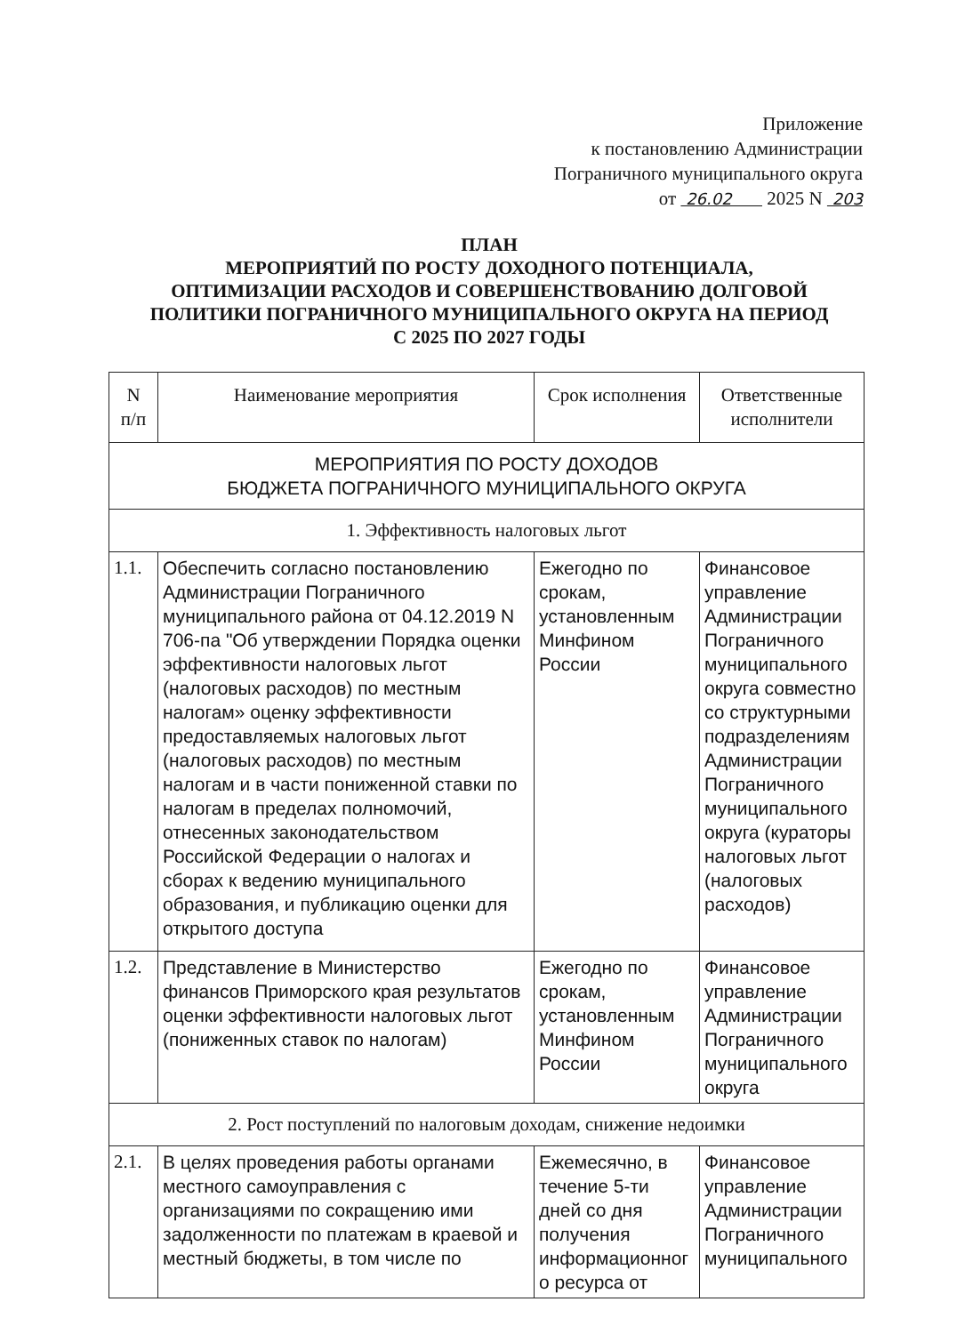Приложение
к постановлению Администрации
Пограничного муниципального округа
от 26.02 2025 N 203
ПЛАН
МЕРОПРИЯТИЙ ПО РОСТУ ДОХОДНОГО ПОТЕНЦИАЛА,
ОПТИМИЗАЦИИ РАСХОДОВ И СОВЕРШЕНСТВОВАНИЮ ДОЛГОВОЙ
ПОЛИТИКИ ПОГРАНИЧНОГО МУНИЦИПАЛЬНОГО ОКРУГА НА ПЕРИОД
С 2025 ПО 2027 ГОДЫ
| N п/п | Наименование мероприятия | Срок исполнения | Ответственные исполнители |
| --- | --- | --- | --- |
| МЕРОПРИЯТИЯ ПО РОСТУ ДОХОДОВ БЮДЖЕТА ПОГРАНИЧНОГО МУНИЦИПАЛЬНОГО ОКРУГА | | | |
| 1. Эффективность налоговых льгот | | | |
| 1.1. | Обеспечить согласно постановлению Администрации Пограничного муниципального района от 04.12.2019 N 706-па "Об утверждении Порядка оценки эффективности налоговых льгот (налоговых расходов) по местным налогам» оценку эффективности предоставляемых налоговых льгот (налоговых расходов) по местным налогам и в части пониженной ставки по налогам в пределах полномочий, отнесенных законодательством Российской Федерации о налогах и сборах к ведению муниципального образования, и публикацию оценки для открытого доступа | Ежегодно по срокам, установленным Минфином России | Финансовое управление Администрации Пограничного муниципального округа совместно со структурными подразделениям Администрации Пограничного муниципального округа (кураторы налоговых льгот (налоговых расходов) |
| 1.2. | Представление в Министерство финансов Приморского края результатов оценки эффективности налоговых льгот (пониженных ставок по налогам) | Ежегодно по срокам, установленным Минфином России | Финансовое управление Администрации Пограничного муниципального округа |
| 2. Рост поступлений по налоговым доходам, снижение недоимки | | | |
| 2.1. | В целях проведения работы органами местного самоуправления с организациями по сокращению ими задолженности по платежам в краевой и местный бюджеты, в том числе по | Ежемесячно, в течение 5-ти дней со дня получения информационног о ресурса от | Финансовое управление Администрации Пограничного муниципального |